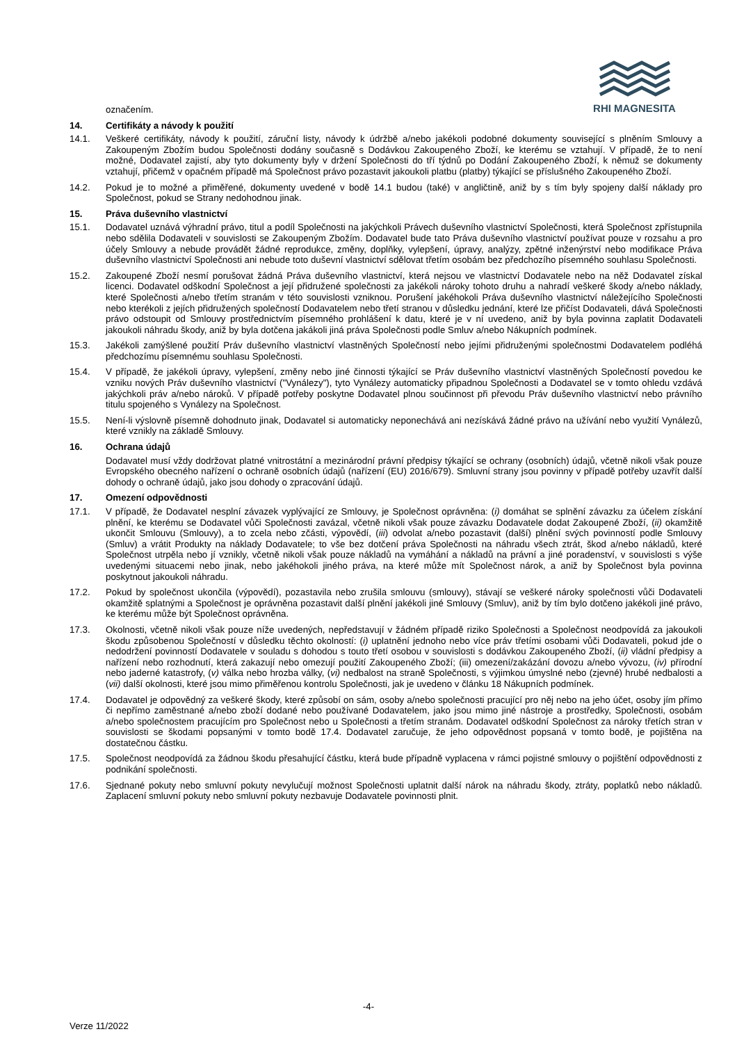RHI MAGNESITA
označením.
14. Certifikáty a návody k použití
14.1. Veškeré certifikáty, návody k použití, záruční listy, návody k údržbě a/nebo jakékoli podobné dokumenty související s plněním Smlouvy a Zakoupeným Zbožím budou Společnosti dodány současně s Dodávkou Zakoupeného Zboží, ke kterému se vztahují. V případě, že to není možné, Dodavatel zajistí, aby tyto dokumenty byly v držení Společnosti do tří týdnů po Dodání Zakoupeného Zboží, k němuž se dokumenty vztahují, přičemž v opačném případě má Společnost právo pozastavit jakoukoli platbu (platby) týkající se příslušného Zakoupeného Zboží.
14.2. Pokud je to možné a přiměřené, dokumenty uvedené v bodě 14.1 budou (také) v angličtině, aniž by s tím byly spojeny další náklady pro Společnost, pokud se Strany nedohodnou jinak.
15. Práva duševního vlastnictví
15.1. Dodavatel uznává výhradní právo, titul a podíl Společnosti na jakýchkoli Právech duševního vlastnictví Společnosti, která Společnost zpřístupnila nebo sdělila Dodavateli v souvislosti se Zakoupeným Zbožím. Dodavatel bude tato Práva duševního vlastnictví používat pouze v rozsahu a pro účely Smlouvy a nebude provádět žádné reprodukce, změny, doplňky, vylepšení, úpravy, analýzy, zpětné inženýrství nebo modifikace Práva duševního vlastnictví Společnosti ani nebude toto duševní vlastnictví sdělovat třetím osobám bez předchozího písemného souhlasu Společnosti.
15.2. Zakoupené Zboží nesmí porušovat žádná Práva duševního vlastnictví, která nejsou ve vlastnictví Dodavatele nebo na něž Dodavatel získal licenci. Dodavatel odškodní Společnost a její přidružené společnosti za jakékoli nároky tohoto druhu a nahradí veškeré škody a/nebo náklady, které Společnosti a/nebo třetím stranám v této souvislosti vzniknou. Porušení jakéhokoli Práva duševního vlastnictví náležejícího Společnosti nebo kterékoli z jejích přidružených společností Dodavatelem nebo třetí stranou v důsledku jednání, které lze přičíst Dodavateli, dává Společnosti právo odstoupit od Smlouvy prostřednictvím písemného prohlášení k datu, které je v ní uvedeno, aniž by byla povinna zaplatit Dodavateli jakoukoli náhradu škody, aniž by byla dotčena jakákoli jiná práva Společnosti podle Smluv a/nebo Nákupních podmínek.
15.3. Jakékoli zamýšlené použití Práv duševního vlastnictví vlastněných Společností nebo jejími přidruženými společnostmi Dodavatelem podléhá předchozímu písemnému souhlasu Společnosti.
15.4. V případě, že jakékoli úpravy, vylepšení, změny nebo jiné činnosti týkající se Práv duševního vlastnictví vlastněných Společností povedou ke vzniku nových Práv duševního vlastnictví ("Vynálezy"), tyto Vynálezy automaticky připadnou Společnosti a Dodavatel se v tomto ohledu vzdává jakýchkoli práv a/nebo nároků. V případě potřeby poskytne Dodavatel plnou součinnost při převodu Práv duševního vlastnictví nebo právního titulu spojeného s Vynálezy na Společnost.
15.5. Není-li výslovně písemně dohodnuto jinak, Dodavatel si automaticky neponechává ani nezískává žádné právo na užívání nebo využití Vynálezů, které vznikly na základě Smlouvy.
16. Ochrana údajů
Dodavatel musí vždy dodržovat platné vnitrostátní a mezinárodní právní předpisy týkající se ochrany (osobních) údajů, včetně nikoli však pouze Evropského obecného nařízení o ochraně osobních údajů (nařízení (EU) 2016/679). Smluvní strany jsou povinny v případě potřeby uzavřít další dohody o ochraně údajů, jako jsou dohody o zpracování údajů.
17. Omezení odpovědnosti
17.1. V případě, že Dodavatel nesplní závazek vyplývající ze Smlouvy, je Společnost oprávněna: (i) domáhat se splnění závazku za účelem získání plnění, ke kterému se Dodavatel vůči Společnosti zavázal, včetně nikoli však pouze závazku Dodavatele dodat Zakoupené Zboží, (ii) okamžitě ukončit Smlouvu (Smlouvy), a to zcela nebo zčásti, výpovědí, (iii) odvolat a/nebo pozastavit (další) plnění svých povinností podle Smlouvy (Smluv) a vrátit Produkty na náklady Dodavatele; to vše bez dotčení práva Společnosti na náhradu všech ztrát, škod a/nebo nákladů, které Společnost utrpěla nebo jí vznikly, včetně nikoli však pouze nákladů na vymáhání a nákladů na právní a jiné poradenství, v souvislosti s výše uvedenými situacemi nebo jinak, nebo jakéhokoli jiného práva, na které může mít Společnost nárok, a aniž by Společnost byla povinna poskytnout jakoukoli náhradu.
17.2. Pokud by společnost ukončila (výpovědí), pozastavila nebo zrušila smlouvu (smlouvy), stávají se veškeré nároky společnosti vůči Dodavateli okamžitě splatnými a Společnost je oprávněna pozastavit další plnění jakékoli jiné Smlouvy (Smluv), aniž by tím bylo dotčeno jakékoli jiné právo, ke kterému může být Společnost oprávněna.
17.3. Okolnosti, včetně nikoli však pouze níže uvedených, nepředstavují v žádném případě riziko Společnosti a Společnost neodpovídá za jakoukoli škodu způsobenou Společností v důsledku těchto okolností: (i) uplatnění jednoho nebo více práv třetími osobami vůči Dodavateli, pokud jde o nedodržení povinností Dodavatele v souladu s dohodou s touto třetí osobou v souvislosti s dodávkou Zakoupeného Zboží, (ii) vládní předpisy a nařízení nebo rozhodnutí, která zakazují nebo omezují použití Zakoupeného Zboží; (iii) omezení/zakázání dovozu a/nebo vývozu, (iv) přírodní nebo jaderné katastrofy, (v) válka nebo hrozba války, (vi) nedbalost na straně Společnosti, s výjimkou úmyslné nebo (zjevné) hrubé nedbalosti a (vii) další okolnosti, které jsou mimo přiměřenou kontrolu Společnosti, jak je uvedeno v článku 18 Nákupních podmínek.
17.4. Dodavatel je odpovědný za veškeré škody, které způsobí on sám, osoby a/nebo společnosti pracující pro něj nebo na jeho účet, osoby jím přímo či nepřímo zaměstnané a/nebo zboží dodané nebo používané Dodavatelem, jako jsou mimo jiné nástroje a prostředky, Společnosti, osobám a/nebo společnostem pracujícím pro Společnost nebo u Společnosti a třetím stranám. Dodavatel odškodní Společnost za nároky třetích stran v souvislosti se škodami popsanými v tomto bodě 17.4. Dodavatel zaručuje, že jeho odpovědnost popsaná v tomto bodě, je pojištěna na dostatečnou částku.
17.5. Společnost neodpovídá za žádnou škodu přesahující částku, která bude případně vyplacena v rámci pojistné smlouvy o pojištění odpovědnosti z podnikání společnosti.
17.6. Sjednané pokuty nebo smluvní pokuty nevylučují možnost Společnosti uplatnit další nárok na náhradu škody, ztráty, poplatků nebo nákladů. Zaplacení smluvní pokuty nebo smluvní pokuty nezbavuje Dodavatele povinnosti plnit.
-4-
Verze 11/2022